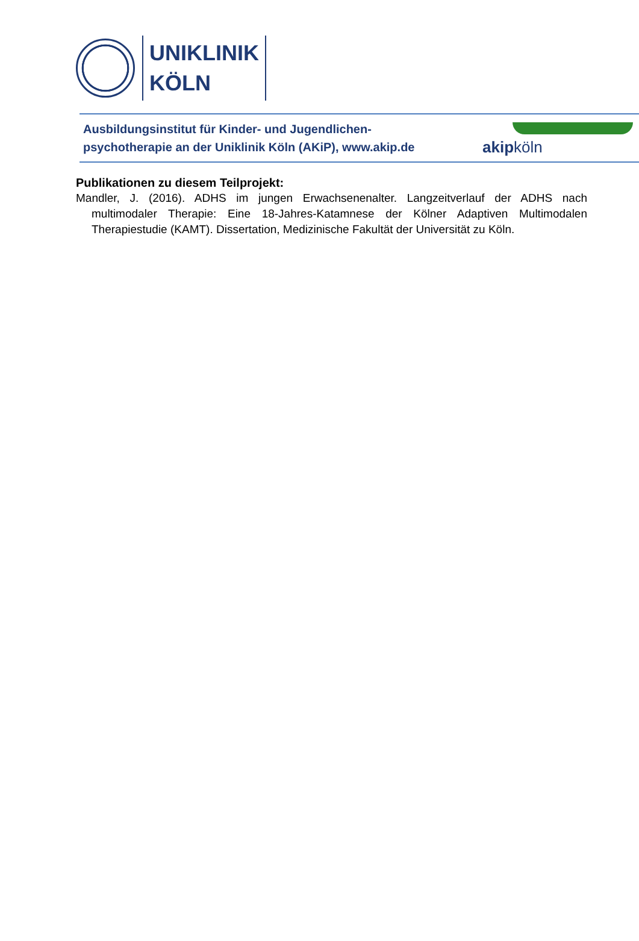UNIKLINIK
KÖLN
Ausbildungsinstitut für Kinder- und Jugendlichen-
psychotherapie an der Uniklinik Köln (AKiP), www.akip.de
akipköln
Publikationen zu diesem Teilprojekt:
Mandler, J. (2016). ADHS im jungen Erwachsenenalter. Langzeitverlauf der ADHS nach multimodaler Therapie: Eine 18-Jahres-Katamnese der Kölner Adaptiven Multimodalen Therapiestudie (KAMT). Dissertation, Medizinische Fakultät der Universität zu Köln.